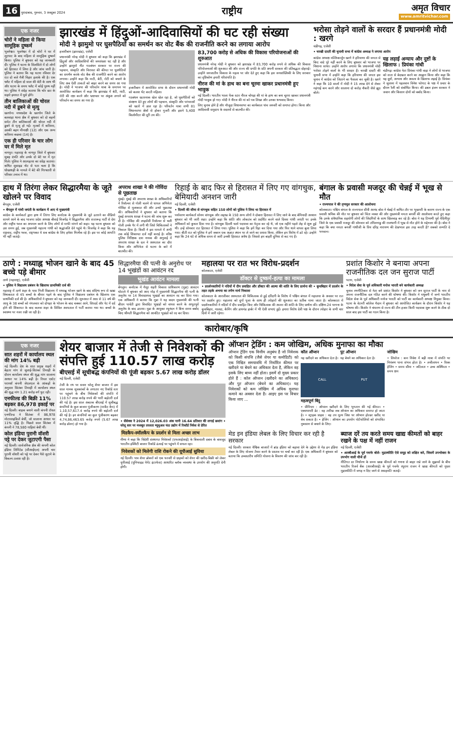16 मुरादाबाद, गुरुवार, 3 अक्टूबर 2024
राष्ट्रीय अमृत विचार
www.amritvichar.com
एक नजर
चोरों ने महिला से किया सामूहिक दुष्कर्म
भुवनेश्वर। भुवनेश्वर में दो चोरों ने घर में लूटपाट के बाद महिला से सामूहिक दुष्कर्म किया। पुलिस ने बुधवार को यह जानकारी दी। पुलिस ने घटना के सिलसिले में दो लोगों को हिरासत में लिया है और जांच जारी है। पुलिस ने बताया कि यह घटना रविवार देर रात दो बजे मैत्री विहार इलाके की है। एक फ्लैट में महिला दो साल की बेटी के साथ थी और घटना के समय फ्लैट में कोई पुरुष नहीं था। पुलिस ने संदेह जताया कि चोर छत के सहारे इमारत में घुसे होंगे।
तीन बालिकाओं की चोरल नदी में डूबने से मृत्यु
खरगोन। मध्यप्रदेश के खरगोन जिले के बलवाड़ा थाना क्षेत्र में बुधवार को दो बहनों समेत तीन बालिकाओं की चोरल नदी में डूबने से मृत्यु हो गई। मृतकों में करिश्मा, उसकी बहन मीनाक्षी (12) और एक अन्य करिश्मा कछवा (14) है।
एक ही परिवार के चार लोग घर में मिले मृत
नागपुर। महाराष्ट्र के नागपुर जिले में बुधवार सुबह दंपति और उनके दो बेटे घर में मृत मिले। पुलिस ने आत्महत्या का संदेह जताया। कथित सुसाइड नोट से पता चला है कि धोखाधड़ी के मामले में बेटे की गिरफ्तारी से परिवार तनाव में था।
झारखंड में हिंदुओं-आदिवासियों की घट रही संख्या
मोदी ने झामुमो पर घुसपैठियों का समर्थन कर वोट बैंक की राजनीति करने का लगाया आरोप
हजारीबाग (झारखंड), एजेंसी
प्रधानमंत्री नरेन्द्र मोदी ने बुधवार को कहा कि झारखंड में हिंदुओं और आदिवासियों की जनसंख्या घट रही है और उन्होंने झामुमो नीत गठबंधन सरकार पर राज्य की पहचान, संस्कृति और विरासत की कीमत पर घुसपैठियों का समर्थन करके वोट बैंक की राजनीति करने का आरोप लगाया। उन्होंने कहा कि माटी, बेटी, रोटी को बचाने के लिए अब ऐसी ताकतों को बाहर करने का समय आ गया है। मोदी ने भाजपा की परिवर्तन यात्रा के समापन पर आयोजित कार्यक्रम में कहा कि झारखंड में बेटी, माटी, रोटी की रक्षा करने और भ्रष्टाचार पर अंकुश लगाने को परिवर्तन का समय आ गया है।
हजारीबाग में आयोजित सभा के दौरान प्रधानमंत्री मोदी को कलश भेंट करती महिला।
गठबंधन खतरनाक खेल खेल रहा है, जो घुसपैठियों को संरक्षण देते हुए लोगों की पहचान, संस्कृति और परंपराओं को खतरे में डाल रहा है। परिवर्तन यात्रा सभी 81 विधानसभा क्षेत्रों से होकर गुजरी और इसने 5,400 किलोमीटर की दूरी तय की।
83,700 करोड़ से अधिक की विकास परियोजनाओं की शुरुआत
प्रधानमंत्री नरेन्द्र मोदी ने बुधवार को झारखंड में 83,700 करोड़ रुपये से अधिक की विकास परियोजनाओं की शुरुआत की और राज्य की प्रगति के प्रति अपनी सरकार की प्रतिबद्धता दोहराई। उन्होंने जनजातीय विकास के महत्व पर जोर देते हुए कहा कि इस जनसांख्यिकी के लिए सरकार का दृष्टिकोण हमारी परिसंपत्ति है।
नीरज की मां के हाथ का बना चूरमा खाकर प्रधानमंत्री हुए भावुक
नई दिल्ली। भारतीय भाला फेंक स्टार नीरज चोपड़ा की मां के हाथ का बना चूरमा खाकर प्रधानमंत्री मोदी भावुक हो गए। मोदी ने नीरज की मां को पत्र लिखा और उनका धन्यवाद किया।
लिए चुनाव होने हैं और मौजूदा विधानसभा का कार्यकाल पांच जनवरी को समाप्त होगा। किया और आदिवासी समुदाय के सदस्यों से बातचीत की।
भरोसा तोड़ने वालों के सरदार हैं प्रधानमंत्री मोदी : खरगे
चंडीगढ़, एजेंसी
• चरखी दादरी की चुनावी सभा में कांग्रेस अध्यक्ष ने लगाया आरोप
कांग्रेस अध्यक्ष मल्लिकार्जुन खरगे ने हरियाणा की जनता से किए वादे पूरे नहीं करने के लिए बुधवार को भाजपा पर निशाना साधा। उन्होंने आरोप लगाया कि प्रधानमंत्री मोदी भरोसा तोड़ने वालों के भी सरदार हैं। चरखी दादरी की चुनावी सभा में उन्होंने कहा कि हरियाणा की जनता इस चुनाव में कांग्रेस को जिताने का फैसला कर चुकी है। खरगे ने कहा कि 10 सालों में मोदी ने 15 लाख देने से लेकर महंगाई कम करने और सालाना दो करोड़ नौकरी जैसे झूठ बोले।
यह लड़ाई अन्याय और दुष्टों के खिलाफ : प्रियंका गांधी
चंडीगढ़। कांग्रेस नेता प्रियंका गांधी वाद्रा ने लोगों से भाजपा को सत्ता से बेदखल करने का आह्वान किया और कहा कि यह दुष्टों, अन्याय और असत्य के खिलाफ लड़ाई है। प्रियंका ने जुलाना में पहलवान विनेश फोगाट के पक्ष में प्रचार के दौरान रैली को संबोधित किया। की डबल इंजन सरकार ने जवान और किसान दोनों को बर्बाद किया।
हाथ में तिरंगा लेकर सिद्धारमैया के जूते खोलने पर विवाद
बेंगलुरु, एजेंसी
• बेंगलुरु में गांधी जयंती के कार्यक्रम में आए थे मुख्यमंत्री
कांग्रेस के कार्यकर्ता द्वारा हाथ में तिरंगा लिए कर्नाटक के मुख्यमंत्री के जूते उतारने का वीडियो सामने आने के बाद भाजपा प्रदेश अध्यक्ष बीवाई विजयेंद्र ने सिद्धारमैया और सत्तारूढ़ पार्टी से देश और राष्ट्रीय ध्वज का अपमान करने के लिए लोगों से माफी मांगने को कहा। यह घटना बुधवार को उस समय हुई, जब मुख्यमंत्री महात्मा गांधी को श्रद्धांजलि देने पहुंचे थे। विजयेंद्र ने कहा कि यह राष्ट्रवाद, राष्ट्रीय ध्वज, राष्ट्रभक्त ये सब कांग्रेस के लिए हमेशा निरर्थक रहे हैं। इस पर कोई आपत्ति भी नहीं जताई।
अपराध शाखा ने की गोविंदा से पूछताछ
मुंबई। मुंबई की अपराध शाखा के अधिकारियों ने रिवॉल्वर से गोली चलने से घायल अभिनेता गोविंदा से मुलाकात की और उनसे पूछताछ की। अधिकारियों ने बुधवार को बताया कि मुंबई अपराध शाखा ने घटना की जांच शुरू कर दी है। गोविंदा की लाइसेंसी रिवॉल्वर से चली गोली उनके पैर में लगी थी जिसे चिकित्सकों ने निकाल दिया है। किसी ने इस मामले में अभी तक कोई शिकायत दर्ज नहीं कराई है। वरिष्ठ पुलिस निरीक्षक दया नायक की अगुवाई में अपराध शाखा के दल ने अस्पताल का दौरा किया और अभिनेता से घटना के बारे में बातचीत की।
रिहाई के बाद फिर से हिरासत में लिए गए वांगचुक, बेमियादी अनशन जारी
नई दिल्ली, एजेंसी
• दिल्ली की सीमा से वांगचुक सहित 150 लोगों को पुलिस ने लिया था हिरासत में
पर्यावरण कार्यकर्ता सोनम वांगचुक और लद्दाख के 150 अन्य लोगों ने दोबारा हिरासत में लिए जाने के बाद बेमियादी अनशन बुधवार को भी जारी रखा। उन्होंने कहा कि शांति और लोकतंत्र को प्रदर्शित करने वाले दिवस गांधी जयंती पर उनके अधिकारों को कुचल दिया गया है। वांगचुक दिल्ली चलो पदयात्रा का नेतृत्व कर रहे थे, जो एक महीने पहले लेह से शुरू हुई थी। उन्हें सोमवार रात हिरासत में लिया गया। पुलिस ने कहा कि हमें रिहा कर दिया गया और फिर थाने वापस बुला लिया गया। बीती रात को पुलिस ने हमें जबरन एक अज्ञात स्थान पर ले जाने का प्रयास किया, लेकिन हम विरोध में डटे रहे। उन्होंने कहा कि 24 घंटे से अधिक समय से जारी उनकी हिरासत अवैध है। जिससे हम बाहरी दुनिया से कट गए हैं।
बंगाल के प्रवासी मजदूर की चेन्नई में भूख से मौत
• राज्यपाल ने की तृणमूल सरकार की आलोचना
कोलकाता। पश्चिम बंगाल के राज्यपाल सीवी आनंद बोस ने चेन्नई में कथित तौर पर भुखमरी के कारण राज्य के एक प्रवासी श्रमिक की मौत पर बुधवार को चिंता व्यक्त की और मुख्यमंत्री ममता बनर्जी की आलोचना करते हुए कहा कि उनके संवैधानिक सहयोगी लोगों की जिंदगियों के साथ खिलवाड़ कर रहे हैं। बोस ने यह टिप्पणी पूर्व मेदिनीपुर जिले के एक प्रवासी मजदूर की सोमवार को तमिलनाडु की राजधानी में भूख से मौत होने के मद्देनजर की है। बोस ने कहा कि क्या ममता बनर्जी गांधीजी के प्रिय दरिद्र नारायण की देखभाल इस तरह करती हैं? सबको सन्मति दे भगवान।
ठाणे : मध्याह्न भोजन खाने के बाद 45 बच्चे पड़े बीमार
ठाणे (महाराष्ट्र), एजेंसी
• पुलिस ने विद्यालय प्रबंधन के खिलाफ प्राथमिकी दर्ज की
महाराष्ट्र में ठाणे शहर के पास निजी विद्यालय में मध्याह्न भोजन खाने के बाद संदिग्ध रूप से खाद्य विषाक्तता से 45 बच्चों के बीमार पड़ने के बाद पुलिस ने विद्यालय प्रबंधन के खिलाफ एक प्राथमिकी दर्ज की है। अधिकारियों ने बुधवार को यह जानकारी दी। शुरुआत में आठ से 11 वर्ष की आयु के 38 बच्चों को मंगलवार को दोपहर के भोजन के बाद चक्कर आने, सिरदर्द और पेट में दर्द होने की शिकायत के बाद कलवा शहर के सिविल अस्पताल में भर्ती कराया गया था। बच्चों के स्वास्थ्य पर नजर रखी जा रही है।
सिद्धारमैया की पत्नी के अनुरोध पर 14 भूखंडों का आवंटन रद
भूखंड आवंटन मामला
बेंगलुरु। कर्नाटक में मैसूर शहरी विकास प्राधिकरण (मुडा) आवंटन घोटाले में बुधवार को आए मोड़ में मुख्यमंत्री सिद्धारमैया की पत्नी के अनुरोध पर 14 विवादास्पद भूखंडों का आवंटन रद कर दिया गया। एक अधिकारी ने बताया कि मुडा ने यह कदम मुख्यमंत्री की पत्नी बीएम पार्वती द्वारा विवादित भूखंडों को वापस करने के अभूतपूर्व अनुरोध के बाद उठाया। मुडा के आयुक्त रघुनंदन ने बिना समय बर्बाद किए श्रीमती सिद्धारमैया को आवंटित भूखंडों को रद कर दिया।
महालया पर रात भर विरोध-प्रदर्शन
कोलकाता, एजेंसी
डॉक्टर से दुष्कर्म-हत्या का मामला
• प्रदर्शनकारियों ने नदियों में दीप प्रवाहित और डॉक्टर की आत्मा की शांति के लिए प्रार्थना की • कूचबिहार में प्रदर्शन के तहत तड़के अभया का तर्पण मार्च निकाला
कोलकाता के आरजीकर अस्पताल की चिकित्सक से हुई दरिंदगी के विरोध में पश्चिम बंगाल में महालया के अवसर पर रात भर प्रदर्शन हुए। महालया को दुर्गा पूजा के साथ ही त्योहारों की शुरुआत का प्रतीक माना जाता है। कोलकाता में प्रदर्शनकारियों ने नदियों में दीप प्रवाहित किए और चिकित्सक की आत्मा की शांति के लिए प्रार्थना की। दक्षिण-24 परगना के कूचबिहार, मालदा, कैनिंग और डायमंड हार्बर में भी ऐसी सभाएं हुईं। हमारा विरोध देवी पक्ष के दौरान त्योहार के सभी चार दिनों में जारी रहेगा।
प्रशांत किशोर ने बनाया अपना राजनीतिक दल जन सुराज पार्टी
पटना, एजेंसी
• विदेश सेवा के पूर्व अधिकारी मनोज भारती बने कार्यकारी अध्यक्ष
चुनाव रणनीतिकार से नेता बने प्रशांत किशोर ने बुधवार को जन सुराज पार्टी के नाम से अपना राजनीतिक दल गठित करने की घोषणा की। किशोर ने मधुबनी में जन्मे भारतीय विदेश सेवा के पूर्व अधिकारी मनोज भारती को पार्टी का कार्यकारी अध्यक्ष नियुक्त किया। पटना के वेटनरी कॉलेज मैदान में बुधवार को आयोजित कार्यक्रम के दौरान किशोर ने यह घोषणा की। किशोर ने चंपारण से राज्य की तीन हजार किमी पदयात्रा शुरू करने के ठीक दो साल बाद इस पार्टी का गठन किया है।
कारोबार/कृषि
एक नजर
सात शहरों में कार्यालय स्थल की मांग 14% बढ़ी
नई दिल्ली। देश के सात प्रमुख शहरों में बेहतर मांग से जुलाई-सितंबर तिमाही के दौरान कार्यालय स्थल की शुद्ध मांग सालाना आधार पर 14% बढ़ी है। रियल एस्टेट परामर्श कंपनी जेएलएल के आंकड़ों के अनुसार सितंबर तिमाही में कार्यालय स्थल की शुद्ध मांग 1.21 करोड़ वर्ग फुट रही।
एनफील्ड की बिक्री 11% बढ़कर 86,978 इकाई पर
नई दिल्ली। बाइक बनाने वाली कंपनी रॉयल एनफील्ड ने सितंबर में 86,978 मोटरसाइकिलें बेचीं, जो सालाना आधार पर 11% वृद्धि है। पिछले साल सितंबर में कंपनी ने 78,580 गाड़ियां बेची थीं।
कोल इंडिया पुरानी वॉशरी पट्टे पर देकर जुटाएगी पैसा
नई दिल्ली। सार्वजनिक क्षेत्र की कंपनी कोल इंडिया लिमिटेड (सीआईएल) अपनी चार पुरानी वॉशरी को पट्टे पर देकर पैसे जुटाने के विकल्प तलाश रही है।
शेयर बाजार में तेजी से निवेशकों की संपत्ति हुई 110.57 लाख करोड़
बीएसई में सूचीबद्ध कंपनियों की पूंजी बढ़कर 5.67 लाख करोड़ डॉलर
नई दिल्ली, एजेंसी
तेजी के रथ पर सवार घरेलू शेयर बाजार में इस साल मानक सूचकांकों के लगातार नए रिकॉर्ड स्तर पर पहुंचने के बीच निवेशकों की संपत्ति में 110.57 लाख करोड़ रुपये की भारी बढ़ोतरी दर्ज की गई है। इस साल अबतक बीएसई में सूचीबद्ध कंपनियों के कुल बाजार पूंजीकरण (मार्केट कैप) में 1,10,57,617.4 करोड़ रुपये की बढ़ोतरी दर्ज की गई है। इन कंपनियों का कुल पूंजीकरण बढ़कर 4,74,86,463.65 करोड़ रुपये (5.67 लाख करोड़ डॉलर) हो गया है।
• सेंसेक्स ने 2024 में 12,026.03 अंक यानी 16.64 प्रतिशत की लगाई छलांग • घरेलू स्तर पर मजबूत तरलता म्यूचुअल फंड उद्योग में रिकॉर्ड निवेश से प्रेरित
मिडकैप-स्मॉलकैप के प्रदर्शन से मिला अच्छा लाभ
मीणा ने कहा कि विदेशी संस्थागत निवेशकों (एफआईआई) के बिकवाली दबाव के बावजूद भारतीय इक्विटी बाजार रिकॉर्ड ऊंचाई पर पहुंचने में सफल रहा।
निवेशकों को मिलेगी राशि रोकने की यूपीआई सुविधा
नई दिल्ली। पात्र शेयर ब्रोकरों को एक फरवरी से ग्राहकों को शेयर की खरीद-बिक्री को लेकर यूपीआई (यूनिफाइड पेमेंट इंटरफेस) आधारित ब्लॉक व्यवस्था के उपयोग की अनुमति देनी होगी।
ऑप्शन ट्रेडिंग : कम जोखिम, अधिक मुनाफा का मौका
ऑप्शन ट्रेडिंग एक वित्तीय अनुबंध है जो निवेशक को किसी संपत्ति (जैसे शेयर या कमोडिटी) को एक निश्चित समयावधि में निर्धारित कीमत पर खरीदने या बेचने का अधिकार देता है, लेकिन वह इसके लिए बाध्य नहीं होता। इसमें दो मुख्य प्रकार होते हैं : कॉल ऑप्शन (खरीदने का अधिकार) और पुट ऑप्शन (बेचने का अधिकार)। यह निवेशकों को कम जोखिम में अधिक मुनाफा कमाने का अवसर देता है। आइए इस पर विचार किया जाए ...
कॉल ऑप्शन
यह खरीदने का अधिकार देता है।
पुट ऑप्शन
यह बेचने का अधिकार देता है।
CALL PUT
महत्वपूर्ण बिंदु
• प्रीमियम : ऑप्शन खरीदने के लिए भुगतान की गई कीमत। • एक्सपायरी डेट : वह तारीख जब ऑप्शन का अधिकार समाप्त हो जाता है। • स्ट्राइक प्राइस : वह तय मूल्य जिस पर ऑप्शन होल्डर खरीद या बेच सकता है। • हेजिंग : ऑप्शन का उपयोग पोर्टफोलियो को संभावित नुकसान से बचाने के लिए।
जोखिम
• लिवरेज : कम निवेश में बड़ी मात्रा में संपत्ति पर नियंत्रण पाना संभव होता है। • लचीलापन • रिस्क हेजिंग • समय सीमा • जटिलता • उच्च अस्थिरता • समय क्षय
मेड इन इंडिया लेबल के लिए विचार कर रही है सरकार
नई दिल्ली। सरकार वैश्विक बाजारों में ब्रांड इंडिया को बढ़ावा देने के उद्देश्य से मेड इन इंडिया लेबल के लिए योजना तैयार करने के प्रस्ताव पर चर्चा कर रही है। एक अधिकारी ने बुधवार को बताया कि उच्चस्तरीय समिति योजना के विवरण की जांच कर रही है।
ब्याज दरें तय करते समय खाद्य कीमतों को बाहर रखने के पक्ष में नहीं राजन
नई दिल्ली, एजेंसी
• आरबीआई के पूर्व गवर्नर बोले- मुद्रास्फीति ऐसे समूह को लक्षित करे, जिसमें उपभोक्ता के उपभोग वाली चीजें हों
नीतिगत दर निर्धारण के समय खाद्य कीमतों को गणना से बाहर रखे जाने के सुझावों के बीच भारतीय रिजर्व बैंक (आरबीआई) के पूर्व गवर्नर रघुराम राजन ने खाद्य कीमतों को मुख्य मुद्रास्फीति में जगह न दिए जाने से असहमति जताई।